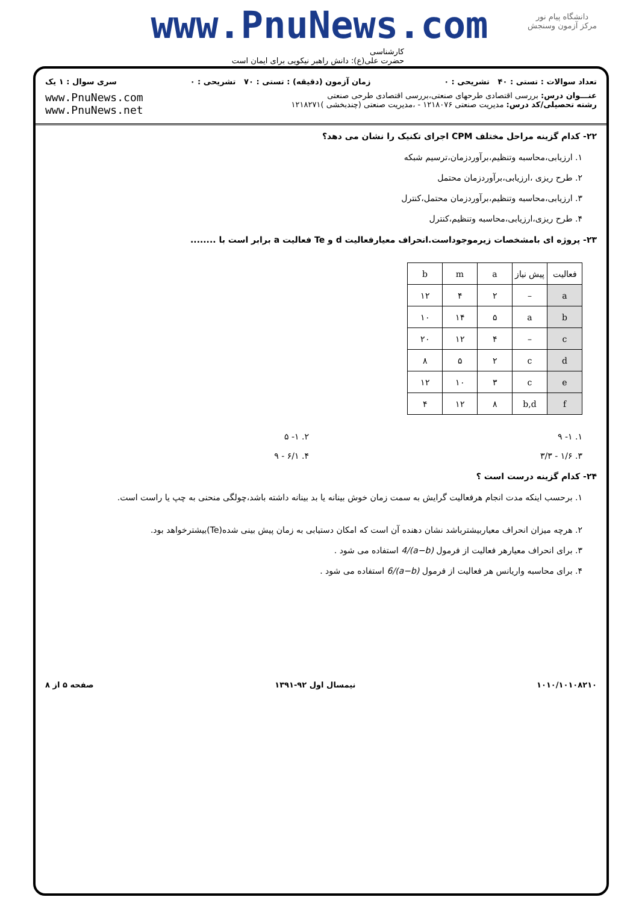دانشگاه پیام نور
مرکز آزمون وسنجش
www.PnuNews.com
کارشناسی
حضرت علی(ع): دانش راهبر نیکویی برای ایمان است
تعداد سوالات : تستی : ۴۰ تشریحی : ۰ زمان آزمون (دقیقه) : تستی : ۷۰ تشریحی : ۰ سری سوال : ۱ یک
عنـــوان درس: بررسی اقتصادی طرحهای صنعتی،بررسی اقتصادی طرحی صنعتی
رشته تحصیلی/کد درس: مدیریت صنعتی ۱۲۱۸۰۷۶ - ،مدیریت صنعتی (چندبخشی )۱۲۱۸۲۷۱
www.PnuNews.com
www.PnuNews.net
۲۲- کدام گزینه مراحل مختلف CPM اجرای تکنیک را نشان می دهد؟
۱. ارزیابی،محاسبه وتنظیم،برآوردزمان،ترسیم شبکه
۲. طرح ریزی ،ارزیابی،برآوردزمان محتمل
۳. ارزیابی،محاسبه وتنظیم،برآوردزمان محتمل،کنترل
۴. طرح ریزی،ارزیابی،محاسبه وتنظیم،کنترل
۲۳- پروژه ای بامشخصات زیرموجوداست.انحراف معیارفعالیت d و Te فعالیت a برابر است با ........
| فعالیت | پیش نیاز | a | m | b |
| --- | --- | --- | --- | --- |
| a | – | ۲ | ۴ | ۱۲ |
| b | a | ۵ | ۱۴ | ۱۰ |
| c | – | ۴ | ۱۲ | ۲۰ |
| d | c | ۲ | ۵ | ۸ |
| e | c | ۳ | ۱۰ | ۱۲ |
| f | b,d | ۸ | ۱۲ | ۴ |
۱. ۱- ۹ ۲. ۱- ۵
۳. ۱/۶ - ۳/۳ ۴. ۶/۱ - ۹
۲۴- کدام گزینه درست است ؟
۱. برحسب اینکه مدت انجام هرفعالیت گرایش به سمت زمان خوش بینانه یا بد بینانه داشته باشد،چولگی منحنی به چپ یا راست است.
۲. هرچه میزان انحراف معیاربیشترباشد نشان دهنده آن است که امکان دستیابی به زمان پیش بینی شده(Te)بیشترخواهد بود.
۳. برای انحراف معیارهر فعالیت از فرمول (a−b)/4 استفاده می شود .
۴. برای محاسبه واریانس هر فعالیت از فرمول (a−b)/6 استفاده می شود .
۱۰۱۰/۱۰۱۰۸۲۱۰ نیمسال اول ۹۲-۱۳۹۱ صفحه ۵ از ۸